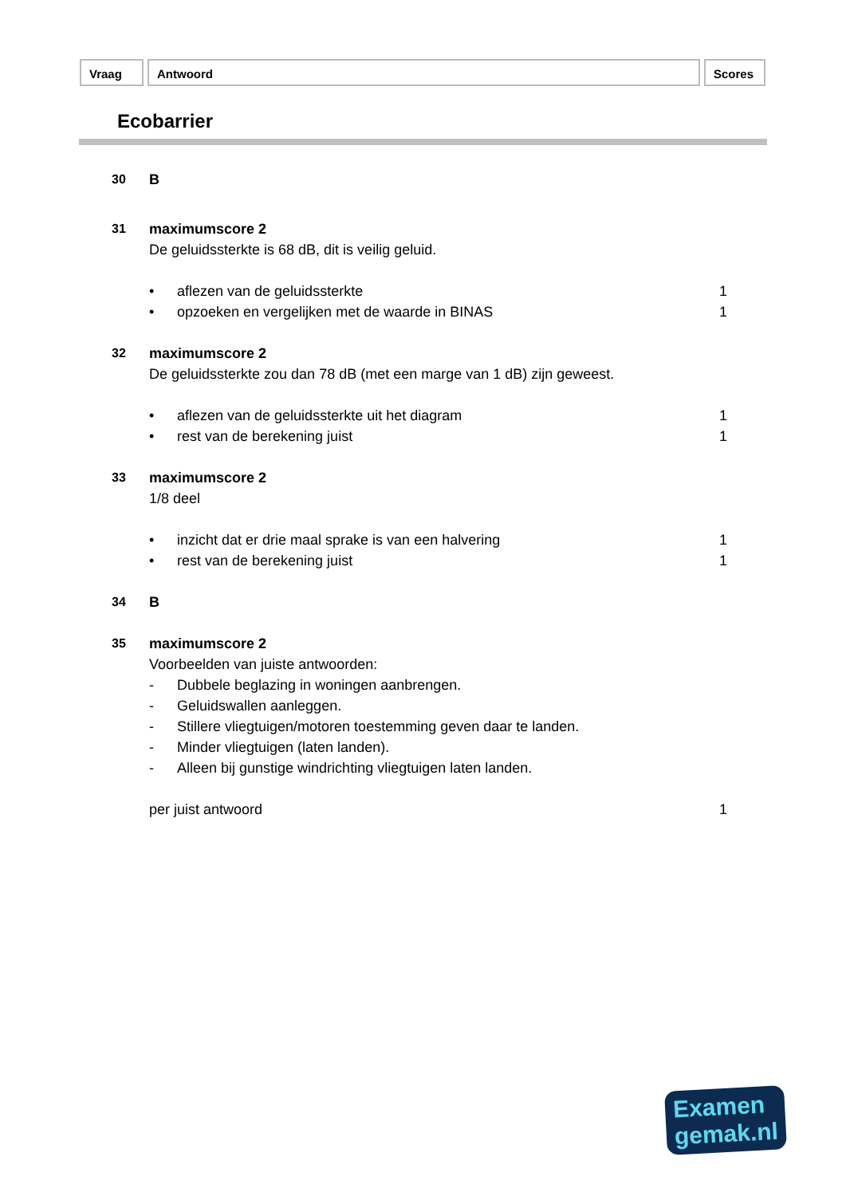Vraag Antwoord Scores
Ecobarrier
30 B
31 maximumscore 2
De geluidssterkte is 68 dB, dit is veilig geluid.
• aflezen van de geluidssterkte 1
• opzoeken en vergelijken met de waarde in BINAS 1
32 maximumscore 2
De geluidssterkte zou dan 78 dB (met een marge van 1 dB) zijn geweest.
• aflezen van de geluidssterkte uit het diagram 1
• rest van de berekening juist 1
33 maximumscore 2
1/8 deel
• inzicht dat er drie maal sprake is van een halvering 1
• rest van de berekening juist 1
34 B
35 maximumscore 2
Voorbeelden van juiste antwoorden:
- Dubbele beglazing in woningen aanbrengen.
- Geluidswallen aanleggen.
- Stillere vliegtuigen/motoren toestemming geven daar te landen.
- Minder vliegtuigen (laten landen).
- Alleen bij gunstige windrichting vliegtuigen laten landen.
per juist antwoord 1
Examen
gemak.nl